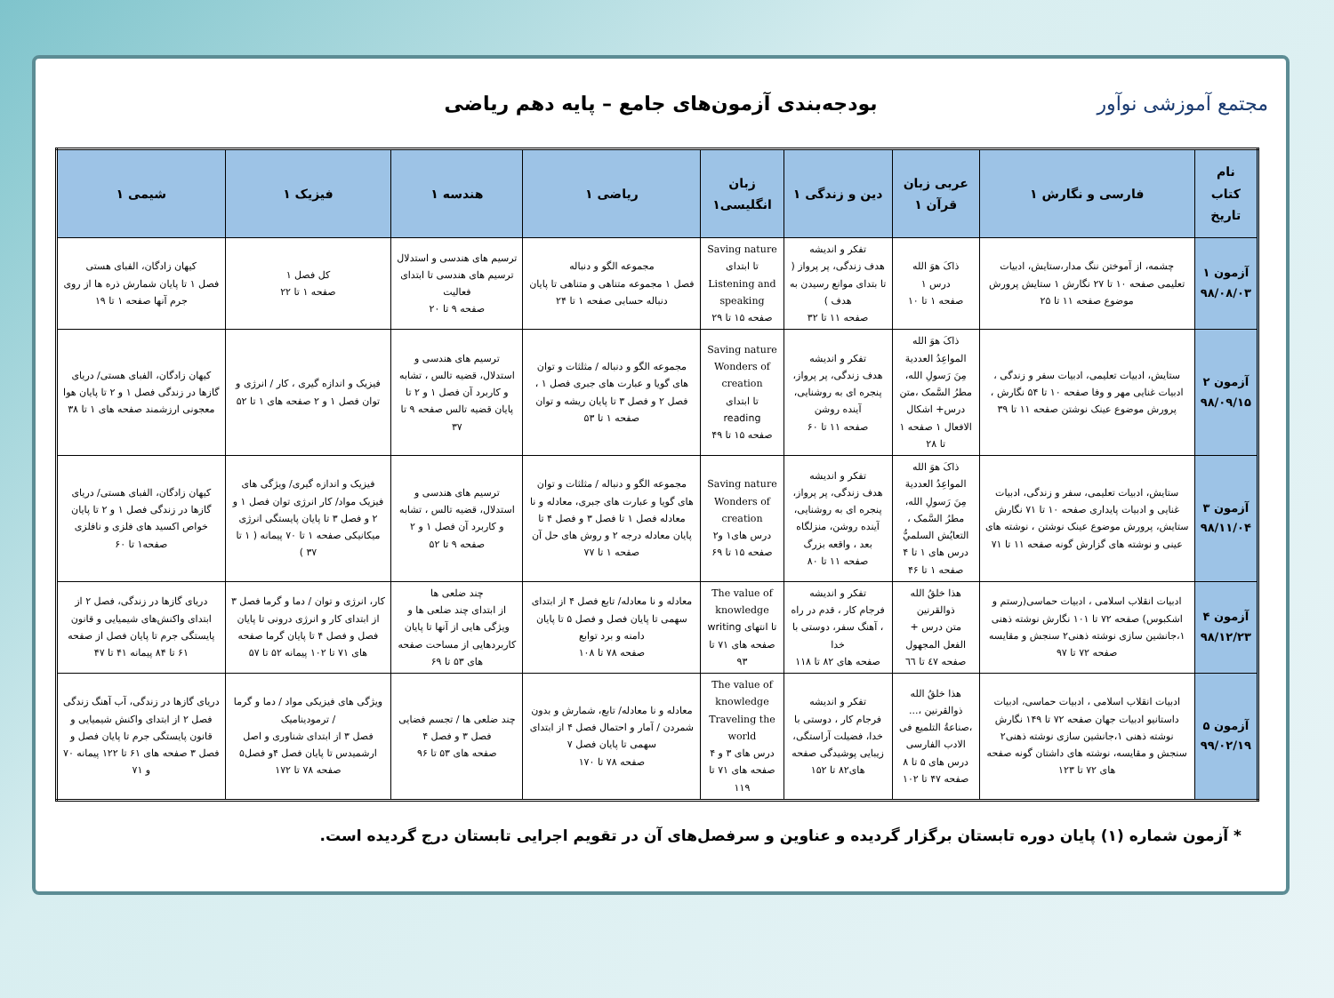مجتمع آموزشی نوآور
بودجه‌بندی آزمون‌های جامع – پایه دهم ریاضی
| نام کتاب تاریخ | فارسی و نگارش ۱ | عربی زبان قرآن ۱ | دین و زندگی ۱ | زبان انگلیسی۱ | ریاضی ۱ | هندسه ۱ | فیزیک ۱ | شیمی ۱ |
| --- | --- | --- | --- | --- | --- | --- | --- | --- |
| آزمون ۱ ۹۸/۰۸/۰۳ | چشمه، از آموختن ننگ مدار،ستایش، ادبیات تعلیمی صفحه ۱۰ تا ۲۷ نگارش ۱ ستایش پرورش موضوع صفحه ۱۱ تا ۲۵ | ذاکَ هوَ الله درس ۱ صفحه ۱ تا ۱۰ | تفکر و اندیشه هدف زندگی، پر پرواز ( تا بتدای موانع رسیدن به هدف ) صفحه ۱۱ تا ۳۲ | Saving nature تا ابتدای Listening and speaking صفحه ۱۵ تا ۲۹ | مجموعه الگو و دنباله فصل ۱ مجموعه متناهی و متناهی تا پایان دنباله حسابی صفحه ۱ تا ۲۴ | ترسیم های هندسی و استدلال ترسیم های هندسی تا ابتدای فعالیت صفحه ۹ تا ۲۰ | کل فصل ۱ صفحه ۱ تا ۲۲ | کیهان زادگان، الفبای هستی فصل ۱ تا پایان شمارش ذره ها از روی جرم آنها صفحه ۱ تا ۱۹ |
| آزمون ۲ ۹۸/۰۹/۱۵ | ستایش، ادبیات تعلیمی، ادبیات سفر و زندگی ، ادبیات غنایی مهر و وفا صفحه ۱۰ تا ۵۴ نگارش ، پرورش موضوع عینک نوشتن صفحه ۱۱ تا ۳۹ | ذاکَ هوَ الله المواعِدُ العددية مِنَ رَسولِ الله، مطرُ السَّمک ،متن درس+ اشکال الافعال ۱ صفحه ۱ تا ۲۸ | تفکر و اندیشه هدف زندگی، پر پرواز، پنجره ای به روشنایی، آینده روشن صفحه ۱۱ تا ۶۰ | Saving nature Wonders of creation تا ابتدای reading صفحه ۱۵ تا ۴۹ | مجموعه الگو و دنباله / مثلثات و توان های گویا و عبارت های جبری فصل ۱ ، فصل ۲ و فصل ۳ تا پایان ریشه و توان صفحه ۱ تا ۵۳ | ترسیم های هندسی و استدلال، قضیه تالس ، تشابه و کاربرد آن فصل ۱ و ۲ تا پایان قضیه تالس صفحه ۹ تا ۳۷ | فیزیک و اندازه گیری ، کار / انرژی و توان فصل ۱ و ۲ صفحه های ۱ تا ۵۲ | کیهان زادگان، الفبای هستی/ دریای گازها در زندگی فصل ۱ و ۲ تا پایان هوا معجونی ارزشمند صفحه های ۱ تا ۳۸ |
| آزمون ۳ ۹۸/۱۱/۰۴ | ستایش، ادبیات تعلیمی، سفر و زندگی، ادبیات غنایی و ادبیات پایداری صفحه ۱۰ تا ۷۱ نگارش ستایش، پرورش موضوع عینک نوشتن ، نوشته های عینی و نوشته های گزارش گونه صفحه ۱۱ تا ۷۱ | ذاکَ هوَ الله المواعِدُ العددية مِنَ رَسولِ الله، مطرُ السَّمک ، التعایُش السلميُّ درس های ۱ تا ۴ صفحه ۱ تا ۴۶ | تفکر و اندیشه هدف زندگی، پر پرواز، پنجره ای به روشنایی، آینده روشن، منزلگاه بعد ، واقعه بزرگ صفحه ۱۱ تا ۸۰ | Saving nature Wonders of creation درس های۱ و۲ صفحه ۱۵ تا ۶۹ | مجموعه الگو و دنباله / مثلثات و توان های گویا و عبارت های جبری، معادله و نا معادله فصل ۱ تا فصل ۳ و فصل ۴ تا پایان معادله درجه ۲ و روش های حل آن صفحه ۱ تا ۷۷ | ترسیم های هندسی و استدلال، قضیه تالس ، تشابه و کاربرد آن فصل ۱ و ۲ صفحه ۹ تا ۵۲ | فیزیک و اندازه گیری/ ویژگی های فیزیک مواد/ کار انرژی توان فصل ۱ و ۲ و فصل ۳ تا پایان پایستگی انرژی میکانیکی صفحه ۱ تا ۷۰ پیمانه ( ۱ تا ۳۷ ) | کیهان زادگان، الفبای هستی/ دریای گازها در زندگی فصل ۱ و ۲ تا پایان خواص اکسید های فلزی و نافلزی صفحه۱ تا ۶۰ |
| آزمون ۴ ۹۸/۱۲/۲۳ | ادبیات انقلاب اسلامی ، ادبیات حماسی(رستم و اشکبوس) صفحه ۷۲ تا ۱۰۱ نگارش نوشته ذهنی ۱،جانشین سازی نوشته ذهنی۲ سنجش و مقایسه صفحه ۷۲ تا ۹۷ | هذا خلقُ الله ذوالقرنین متن درس + الفعل المجهول صفحه ٤٧ تا ٦٦ | تفکر و اندیشه فرجام کار ، قدم در راه ، آهنگ سفر، دوستی با خدا صفحه های ۸۲ تا ۱۱۸ | The value of knowledge تا انتهای writing صفحه های ۷۱ تا ۹۳ | معادله و نا معادله/ تابع فصل ۴ از ابتدای سهمی تا پایان فصل و فصل ۵ تا پایان دامنه و برد توابع صفحه ۷۸ تا ۱۰۸ | چند ضلعی ها از ابتدای چند ضلعی ها و ویژگی هایی از آنها تا پایان کاربردهایی از مساحت صفحه های ۵۳ تا ۶۹ | کار، انرژی و توان / دما و گرما فصل ۳ از ابتدای کار و انرژی درونی تا پایان فصل و فصل ۴ تا پایان گرما صفحه های ۷۱ تا ۱۰۲ پیمانه ۵۲ تا ۵۷ | دریای گازها در زندگی، فصل ۲ از ابتدای واکنش‌های شیمیایی و قانون پایستگی جرم تا پایان فصل از صفحه ۶۱ تا ۸۴ پیمانه ۴۱ تا ۴۷ |
| آزمون ۵ ۹۹/۰۲/۱۹ | ادبیات انقلاب اسلامی ، ادبیات حماسی، ادبیات داستانیو ادبیات جهان صفحه ۷۲ تا ۱۴۹ نگارش نوشته ذهنی ۱،جانشین سازی نوشته ذهنی۲ سنجش و مقایسه، نوشته های داشتان گونه صفحه های ۷۲ تا ۱۲۳ | هذا خلقُ الله ذوالقرنین ،... ،صناعةُ التلمیع فی الادب الفارسی درس های ۵ تا ۸ صفحه ۴۷ تا ۱۰۲ | تفکر و اندیشه فرجام کار ، دوستی با خدا، فضیلت آراستگی، زیبایی پوشیدگی صفحه های۸۲ تا ۱۵۲ | The value of knowledge Traveling the world درس های ۳ و ۴ صفحه های ۷۱ تا ۱۱۹ | معادله و نا معادله/ تابع، شمارش و بدون شمردن / آمار و احتمال فصل ۴ از ابتدای سهمی تا پایان فصل ۷ صفحه ۷۸ تا ۱۷۰ | چند ضلعی ها / تجسم فضایی فصل ۳ و فصل ۴ صفحه های ۵۳ تا ۹۶ | ویژگی های فیزیکی مواد / دما و گرما / ترمودینامیک فصل ۳ از ابتدای شناوری و اصل ارشمیدس تا پایان فصل ۴و فصل۵ صفحه ۷۸ تا ۱۷۲ | دریای گازها در زندگی، آب آهنگ زندگی فصل ۲ از ابتدای واکنش شیمیایی و قانون پایستگی جرم تا پایان فصل و فصل ۳ صفحه های ۶۱ تا ۱۲۲ پیمانه ۷۰ و ۷۱ |
* آزمون شماره (۱) پایان دوره تابستان برگزار گردیده و عناوین و سرفصل‌های آن در تقویم اجرایی تابستان درج گردیده است.